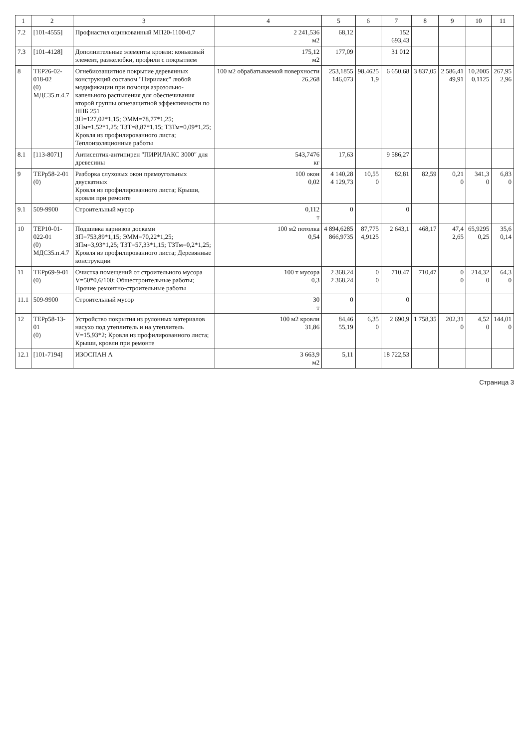| 1 | 2 | 3 | 4 | 5 | 6 | 7 | 8 | 9 | 10 | 11 |
| --- | --- | --- | --- | --- | --- | --- | --- | --- | --- | --- |
| 7.2 | [101-4555] | Профнастил оцинкованный МП20-1100-0,7 | 2 241,536 м2 | 68,12 | | 152 693,43 | | | | |
| 7.3 | [101-4128] | Дополнительные элементы кровли: коньковый элемент, разжелобки, профили с покрытием | 175,12 м2 | 177,09 | | 31 012 | | | | |
| 8 | ТЕР26-02-018-02 (0) МДС35.п.4.7 | Огнебиозащитное покрытие деревянных конструкций составом "Пирилакс" любой модификации при помощи аэрозольно-капельного распыления для обеспечивания второй группы огнезащитной эффективности по НПБ 251 ЗП=127,02*1,15; ЭММ=78,77*1,25; ЗПм=1,52*1,25; ТЗТ=8,87*1,15; ТЗТм=0,09*1,25; Кровля из профилированного листа; Теплоизоляционные работы | 100 м2 обрабатываемой поверхности 26,268 | 253,1855 146,073 | 98,4625 1,9 | 6 650,68 | 3 837,05 | 2 586,41 49,91 | 10,2005 0,1125 | 267,95 2,96 |
| 8.1 | [113-8071] | Антисептик-антипирен "ПИРИЛАКС 3000" для древесины | 543,7476 кг | 17,63 | | 9 586,27 | | | | |
| 9 | ТЕРр58-2-01 (0) | Разборка слуховых окон прямоугольных двускатных Кровля из профилированного листа; Крыши, кровли при ремонте | 100 окон 0,02 | 4 140,28 4 129,73 | 10,55 0 | 82,81 | 82,59 | 0,21 0 | 341,3 0 | 6,83 0 |
| 9.1 | 509-9900 | Строительный мусор | 0,112 т | 0 | | 0 | | | | |
| 10 | ТЕР10-01-022-01 (0) МДС35.п.4.7 | Подшивка карнизов досками ЗП=753,89*1,15; ЭММ=70,22*1,25; ЗПм=3,93*1,25; ТЗТ=57,33*1,15; ТЗТм=0,2*1,25; Кровля из профилированного листа; Деревянные конструкции | 100 м2 потолка 0,54 | 4 894,6285 866,9735 | 87,775 4,9125 | 2 643,1 | 468,17 | 47,4 2,65 | 65,9295 0,25 | 35,6 0,14 |
| 11 | ТЕРр69-9-01 (0) | Очистка помещений от строительного мусора V=50*0,6/100; Общестроительные работы; Прочие ремонтно-строительные работы | 100 т мусора 0,3 | 2 368,24 2 368,24 | 0 0 | 710,47 | 710,47 | 0 0 | 214,32 0 | 64,3 0 |
| 11.1 | 509-9900 | Строительный мусор | 30 т | 0 | | 0 | | | | |
| 12 | ТЕРр58-13-01 (0) | Устройство покрытия из рулонных материалов насухо под утеплитель и на утеплитель V=15,93*2; Кровля из профилированного листа; Крыши, кровли при ремонте | 100 м2 кровли 31,86 | 84,46 55,19 | 6,35 0 | 2 690,9 | 1 758,35 | 202,31 0 | 4,52 0 | 144,01 0 |
| 12.1 | [101-7194] | ИЗОСПАН А | 3 663,9 м2 | 5,11 | | 18 722,53 | | | | |
Страница 3